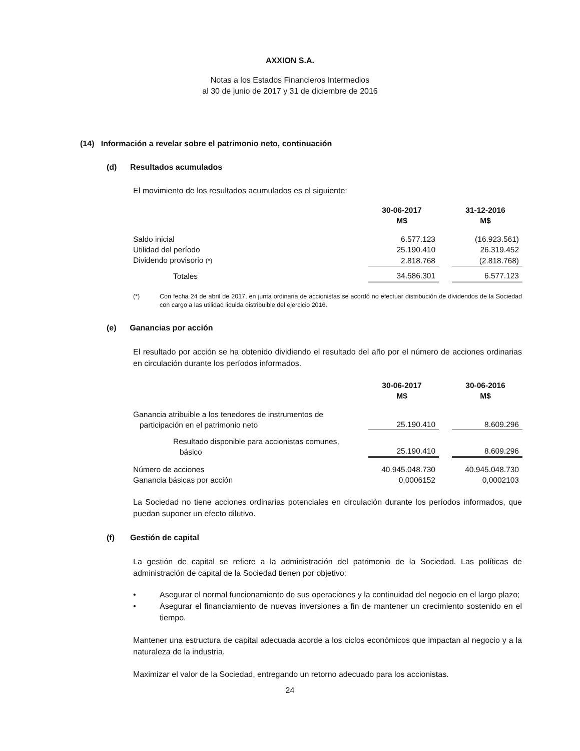AXXION S.A.
Notas a los Estados Financieros Intermedios
al 30 de junio de 2017 y 31 de diciembre de 2016
(14) Información a revelar sobre el patrimonio neto, continuación
(d) Resultados acumulados
El movimiento de los resultados acumulados es el siguiente:
| | 30-06-2017 M$ | | 31-12-2016 M$ |
| --- | --- | --- | --- |
| Saldo inicial | 6.577.123 | | (16.923.561) |
| Utilidad del período | 25.190.410 | | 26.319.452 |
| Dividendo provisorio (*) | 2.818.768 | | (2.818.768) |
| Totales | 34.586.301 | | 6.577.123 |
(*) Con fecha 24 de abril de 2017, en junta ordinaria de accionistas se acordó no efectuar distribución de dividendos de la Sociedad con cargo a las utilidad liquida distribuible del ejercicio 2016.
(e) Ganancias por acción
El resultado por acción se ha obtenido dividiendo el resultado del año por el número de acciones ordinarias en circulación durante los períodos informados.
| | 30-06-2017 M$ | | 30-06-2016 M$ |
| --- | --- | --- | --- |
| Ganancia atribuible a los tenedores de instrumentos de participación en el patrimonio neto | 25.190.410 | | 8.609.296 |
| Resultado disponible para accionistas comunes, básico | 25.190.410 | | 8.609.296 |
| Número de acciones | 40.945.048.730 | | 40.945.048.730 |
| Ganancia básicas por acción | 0,0006152 | | 0,0002103 |
La Sociedad no tiene acciones ordinarias potenciales en circulación durante los períodos informados, que puedan suponer un efecto dilutivo.
(f) Gestión de capital
La gestión de capital se refiere a la administración del patrimonio de la Sociedad. Las políticas de administración de capital de la Sociedad tienen por objetivo:
• Asegurar el normal funcionamiento de sus operaciones y la continuidad del negocio en el largo plazo;
• Asegurar el financiamiento de nuevas inversiones a fin de mantener un crecimiento sostenido en el tiempo.
Mantener una estructura de capital adecuada acorde a los ciclos económicos que impactan al negocio y a la naturaleza de la industria.
Maximizar el valor de la Sociedad, entregando un retorno adecuado para los accionistas.
24